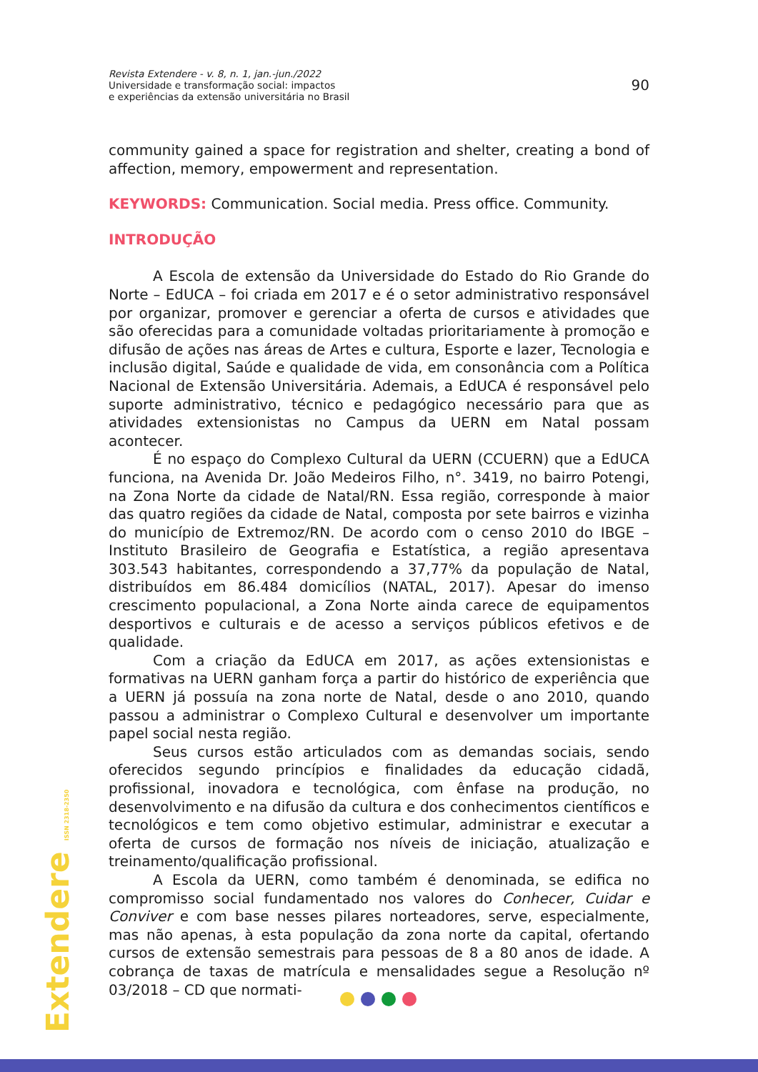Revista Extendere - v. 8, n. 1, jan.-jun./2022
Universidade e transformação social: impactos
e experiências da extensão universitária no Brasil
90
community gained a space for registration and shelter, creating a bond of affection, memory, empowerment and representation.
KEYWORDS: Communication. Social media. Press office. Community.
INTRODUÇÃO
A Escola de extensão da Universidade do Estado do Rio Grande do Norte – EdUCA – foi criada em 2017 e é o setor administrativo responsável por organizar, promover e gerenciar a oferta de cursos e atividades que são oferecidas para a comunidade voltadas prioritariamente à promoção e difusão de ações nas áreas de Artes e cultura, Esporte e lazer, Tecnologia e inclusão digital, Saúde e qualidade de vida, em consonância com a Política Nacional de Extensão Universitária. Ademais, a EdUCA é responsável pelo suporte administrativo, técnico e pedagógico necessário para que as atividades extensionistas no Campus da UERN em Natal possam acontecer.
É no espaço do Complexo Cultural da UERN (CCUERN) que a EdUCA funciona, na Avenida Dr. João Medeiros Filho, n°. 3419, no bairro Potengi, na Zona Norte da cidade de Natal/RN. Essa região, corresponde à maior das quatro regiões da cidade de Natal, composta por sete bairros e vizinha do município de Extremoz/RN. De acordo com o censo 2010 do IBGE – Instituto Brasileiro de Geografia e Estatística, a região apresentava 303.543 habitantes, correspondendo a 37,77% da população de Natal, distribuídos em 86.484 domicílios (NATAL, 2017). Apesar do imenso crescimento populacional, a Zona Norte ainda carece de equipamentos desportivos e culturais e de acesso a serviços públicos efetivos e de qualidade.
Com a criação da EdUCA em 2017, as ações extensionistas e formativas na UERN ganham força a partir do histórico de experiência que a UERN já possuía na zona norte de Natal, desde o ano 2010, quando passou a administrar o Complexo Cultural e desenvolver um importante papel social nesta região.
Seus cursos estão articulados com as demandas sociais, sendo oferecidos segundo princípios e finalidades da educação cidadã, profissional, inovadora e tecnológica, com ênfase na produção, no desenvolvimento e na difusão da cultura e dos conhecimentos científicos e tecnológicos e tem como objetivo estimular, administrar e executar a oferta de cursos de formação nos níveis de iniciação, atualização e treinamento/qualificação profissional.
A Escola da UERN, como também é denominada, se edifica no compromisso social fundamentado nos valores do Conhecer, Cuidar e Conviver e com base nesses pilares norteadores, serve, especialmente, mas não apenas, à esta população da zona norte da capital, ofertando cursos de extensão semestrais para pessoas de 8 a 80 anos de idade. A cobrança de taxas de matrícula e mensalidades segue a Resolução nº 03/2018 – CD que normati-
Extendere ISSN 2318-2350